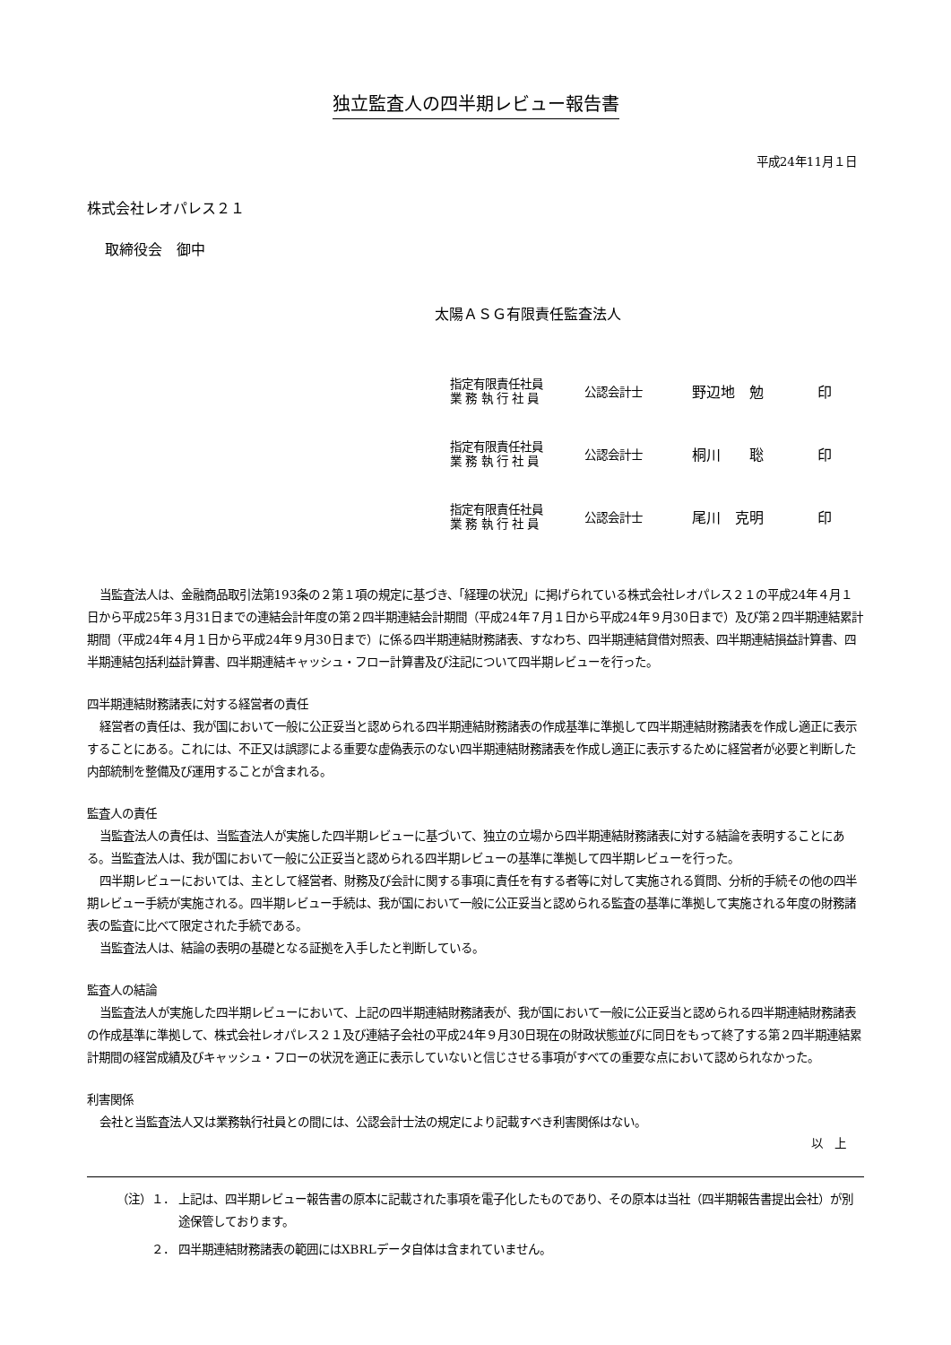独立監査人の四半期レビュー報告書
平成24年11月１日
株式会社レオパレス２１
取締役会　御中
太陽ＡＳＧ有限責任監査法人
| 指定有限責任社員 業 務 執 行 社 員 | 公認会計士 | 野辺地 勉 | 印 |
| 指定有限責任社員 業 務 執 行 社 員 | 公認会計士 | 桐川 聡 | 印 |
| 指定有限責任社員 業 務 執 行 社 員 | 公認会計士 | 尾川 克明 | 印 |
当監査法人は、金融商品取引法第193条の２第１項の規定に基づき、「経理の状況」に掲げられている株式会社レオパレス２１の平成24年４月１日から平成25年３月31日までの連結会計年度の第２四半期連結会計期間（平成24年７月１日から平成24年９月30日まで）及び第２四半期連結累計期間（平成24年４月１日から平成24年９月30日まで）に係る四半期連結財務諸表、すなわち、四半期連結貸借対照表、四半期連結損益計算書、四半期連結包括利益計算書、四半期連結キャッシュ・フロー計算書及び注記について四半期レビューを行った。
四半期連結財務諸表に対する経営者の責任
経営者の責任は、我が国において一般に公正妥当と認められる四半期連結財務諸表の作成基準に準拠して四半期連結財務諸表を作成し適正に表示することにある。これには、不正又は誤謬による重要な虚偽表示のない四半期連結財務諸表を作成し適正に表示するために経営者が必要と判断した内部統制を整備及び運用することが含まれる。
監査人の責任
当監査法人の責任は、当監査法人が実施した四半期レビューに基づいて、独立の立場から四半期連結財務諸表に対する結論を表明することにある。当監査法人は、我が国において一般に公正妥当と認められる四半期レビューの基準に準拠して四半期レビューを行った。
四半期レビューにおいては、主として経営者、財務及び会計に関する事項に責任を有する者等に対して実施される質問、分析的手続その他の四半期レビュー手続が実施される。四半期レビュー手続は、我が国において一般に公正妥当と認められる監査の基準に準拠して実施される年度の財務諸表の監査に比べて限定された手続である。
当監査法人は、結論の表明の基礎となる証拠を入手したと判断している。
監査人の結論
当監査法人が実施した四半期レビューにおいて、上記の四半期連結財務諸表が、我が国において一般に公正妥当と認められる四半期連結財務諸表の作成基準に準拠して、株式会社レオパレス２１及び連結子会社の平成24年９月30日現在の財政状態並びに同日をもって終了する第２四半期連結累計期間の経営成績及びキャッシュ・フローの状況を適正に表示していないと信じさせる事項がすべての重要な点において認められなかった。
利害関係
会社と当監査法人又は業務執行社員との間には、公認会計士法の規定により記載すべき利害関係はない。
以　上
（注）１． 上記は、四半期レビュー報告書の原本に記載された事項を電子化したものであり、その原本は当社（四半期報告書提出会社）が別途保管しております。
２． 四半期連結財務諸表の範囲にはXBRLデータ自体は含まれていません。